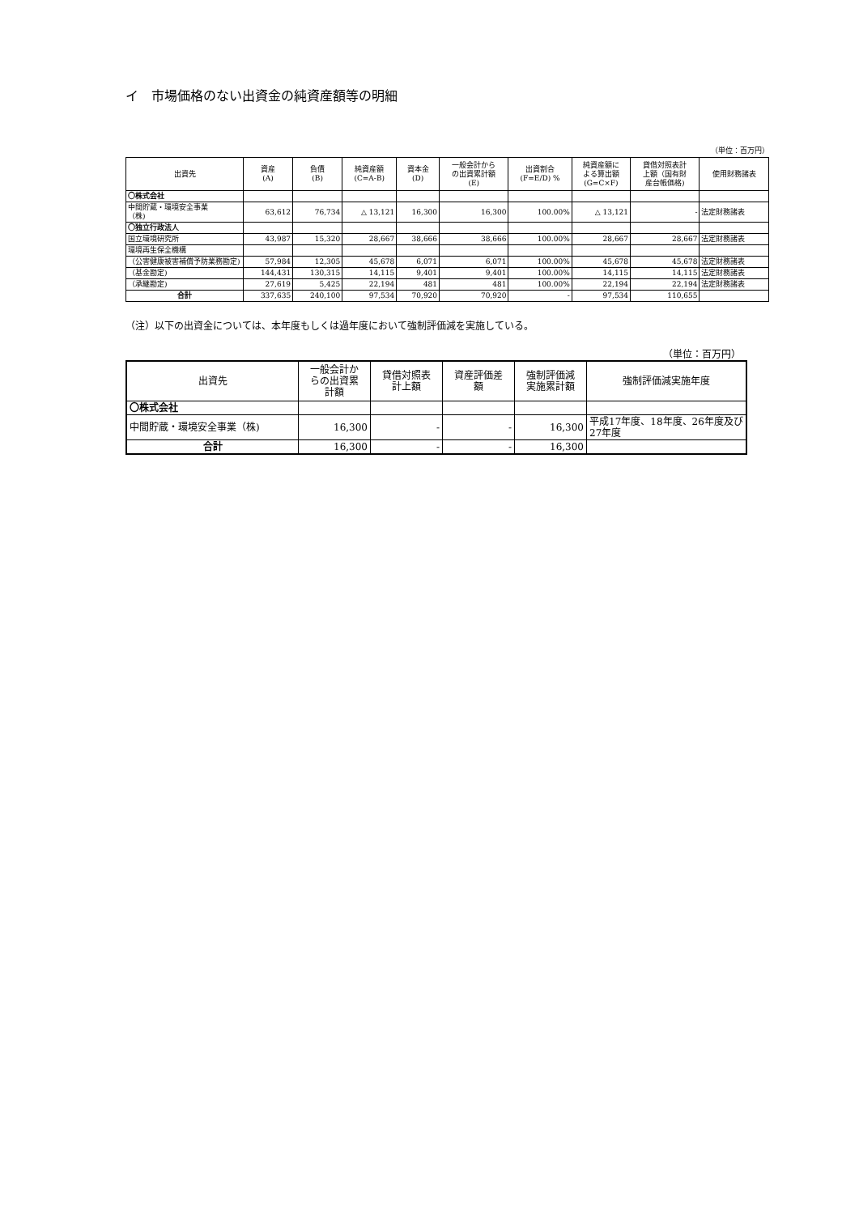イ　市場価格のない出資金の純資産額等の明細
（単位：百万円）
| 出資先 | 資産 (A) | 負債 (B) | 純資産額 (C=A-B) | 資本金 (D) | 一般会計から の出資累計額 (E) | 出資割合 (F=E/D) % | 純資産額に よる算出額 (G=C×F) | 貸借対照表計 上額（国有財 産台帳価格) | 使用財務諸表 |
| --- | --- | --- | --- | --- | --- | --- | --- | --- | --- |
| 〇株式会社 | | | | | | | | | |
| 中間貯蔵・環境安全事業 （株) | 63,612 | 76,734 | △ 13,121 | 16,300 | 16,300 | 100.00% | △ 13,121 | - | 法定財務諸表 |
| 〇独立行政法人 | | | | | | | | | |
| 国立環境研究所 | 43,987 | 15,320 | 28,667 | 38,666 | 38,666 | 100.00% | 28,667 | 28,667 | 法定財務諸表 |
| 環境再生保全機構 | | | | | | | | | |
| （公害健康被害補償予防業務勘定) | 57,984 | 12,305 | 45,678 | 6,071 | 6,071 | 100.00% | 45,678 | 45,678 | 法定財務諸表 |
| （基金勘定) | 144,431 | 130,315 | 14,115 | 9,401 | 9,401 | 100.00% | 14,115 | 14,115 | 法定財務諸表 |
| （承継勘定) | 27,619 | 5,425 | 22,194 | 481 | 481 | 100.00% | 22,194 | 22,194 | 法定財務諸表 |
| 合計 | 337,635 | 240,100 | 97,534 | 70,920 | 70,920 | - | 97,534 | 110,655 | |
（注）以下の出資金については、本年度もしくは過年度において強制評価減を実施している。
（単位：百万円）
| 出資先 | 一般会計か らの出資累 計額 | 貸借対照表 計上額 | 資産評価差 額 | 強制評価減 実施累計額 | 強制評価減実施年度 |
| --- | --- | --- | --- | --- | --- |
| 〇株式会社 | | | | | |
| 中間貯蔵・環境安全事業（株) | 16,300 | - | - | 16,300 | 平成17年度、18年度、26年度及び27年度 |
| 合計 | 16,300 | - | - | 16,300 | |